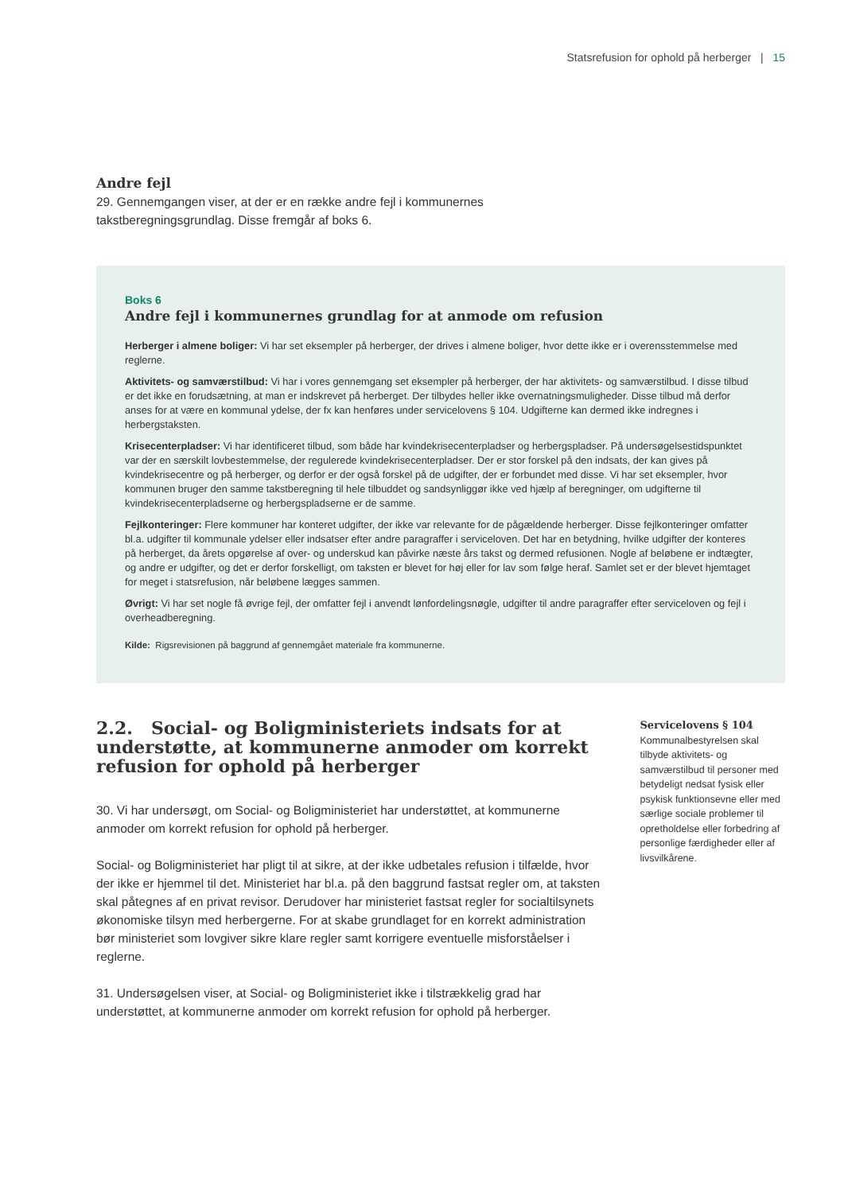Statsrefusion for ophold på herberger | 15
Andre fejl
29. Gennemgangen viser, at der er en række andre fejl i kommunernes takstberegningsgrundlag. Disse fremgår af boks 6.
Boks 6
Andre fejl i kommunernes grundlag for at anmode om refusion
Herberger i almene boliger: Vi har set eksempler på herberger, der drives i almene boliger, hvor dette ikke er i overensstemmelse med reglerne.
Aktivitets- og samværstilbud: Vi har i vores gennemgang set eksempler på herberger, der har aktivitets- og samværstilbud. I disse tilbud er det ikke en forudsætning, at man er indskrevet på herberget. Der tilbydes heller ikke overnatningsmuligheder. Disse tilbud må derfor anses for at være en kommunal ydelse, der fx kan henføres under servicelovens § 104. Udgifterne kan dermed ikke indregnes i herbergstaksten.
Krisecenterpladser: Vi har identificeret tilbud, som både har kvindekrisecenterpladser og herbergspladser. På undersøgelsestidspunktet var der en særskilt lovbestemmelse, der regulerede kvindekrisecenterpladser. Der er stor forskel på den indsats, der kan gives på kvindekrisecentre og på herberger, og derfor er der også forskel på de udgifter, der er forbundet med disse. Vi har set eksempler, hvor kommunen bruger den samme takstberegning til hele tilbuddet og sandsynliggør ikke ved hjælp af beregninger, om udgifterne til kvindekrisecenterpladserne og herbergspladserne er de samme.
Fejlkonteringer: Flere kommuner har konteret udgifter, der ikke var relevante for de pågældende herberger. Disse fejlkonteringer omfatter bl.a. udgifter til kommunale ydelser eller indsatser efter andre paragraffer i serviceloven. Det har en betydning, hvilke udgifter der konteres på herberget, da årets opgørelse af over- og underskud kan påvirke næste års takst og dermed refusionen. Nogle af beløbene er indtægter, og andre er udgifter, og det er derfor forskelligt, om taksten er blevet for høj eller for lav som følge heraf. Samlet set er der blevet hjemtaget for meget i statsrefusion, når beløbene lægges sammen.
Øvrigt: Vi har set nogle få øvrige fejl, der omfatter fejl i anvendt lønfordelingsnøgle, udgifter til andre paragraffer efter serviceloven og fejl i overheadberegning.
Kilde: Rigsrevisionen på baggrund af gennemgået materiale fra kommunerne.
2.2. Social- og Boligministeriets indsats for at understøtte, at kommunerne anmoder om korrekt refusion for ophold på herberger
30. Vi har undersøgt, om Social- og Boligministeriet har understøttet, at kommunerne anmoder om korrekt refusion for ophold på herberger.
Social- og Boligministeriet har pligt til at sikre, at der ikke udbetales refusion i tilfælde, hvor der ikke er hjemmel til det. Ministeriet har bl.a. på den baggrund fastsat regler om, at taksten skal påtegnes af en privat revisor. Derudover har ministeriet fastsat regler for socialtilsynets økonomiske tilsyn med herbergerne. For at skabe grundlaget for en korrekt administration bør ministeriet som lovgiver sikre klare regler samt korrigere eventuelle misforståelser i reglerne.
31. Undersøgelsen viser, at Social- og Boligministeriet ikke i tilstrækkelig grad har understøttet, at kommunerne anmoder om korrekt refusion for ophold på herberger.
Servicelovens § 104
Kommunalbestyrelsen skal tilbyde aktivitets- og samværstilbud til personer med betydeligt nedsat fysisk eller psykisk funktionsevne eller med særlige sociale problemer til opretholdelse eller forbedring af personlige færdigheder eller af livsvilkårene.